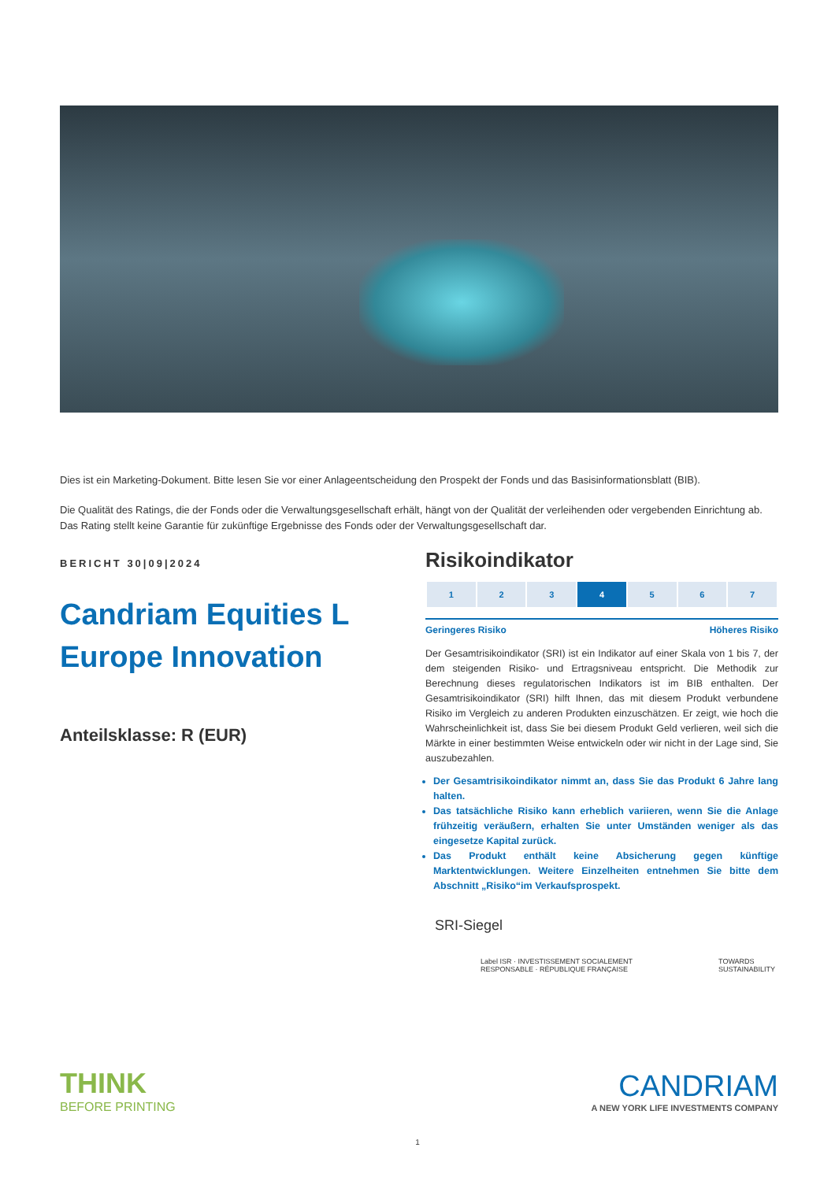Dies ist ein Marketing-Dokument. Bitte lesen Sie vor einer Anlageentscheidung den Prospekt der Fonds und das Basisinformationsblatt (BIB).
Die Qualität des Ratings, die der Fonds oder die Verwaltungsgesellschaft erhält, hängt von der Qualität der verleihenden oder vergebenden Einrichtung ab. Das Rating stellt keine Garantie für zukünftige Ergebnisse des Fonds oder der Verwaltungsgesellschaft dar.
BERICHT 30|09|2024
Candriam Equities L Europe Innovation
Anteilsklasse: R (EUR)
Risikoindikator
| 1 | 2 | 3 | 4 | 5 | 6 | 7 |
Geringeres Risiko Höheres Risiko
Der Gesamtrisikoindikator (SRI) ist ein Indikator auf einer Skala von 1 bis 7, der dem steigenden Risiko- und Ertragsniveau entspricht. Die Methodik zur Berechnung dieses regulatorischen Indikators ist im BIB enthalten. Der Gesamtrisikoindikator (SRI) hilft Ihnen, das mit diesem Produkt verbundene Risiko im Vergleich zu anderen Produkten einzuschätzen. Er zeigt, wie hoch die Wahrscheinlichkeit ist, dass Sie bei diesem Produkt Geld verlieren, weil sich die Märkte in einer bestimmten Weise entwickeln oder wir nicht in der Lage sind, Sie auszubezahlen.
Der Gesamtrisikoindikator nimmt an, dass Sie das Produkt 6 Jahre lang halten.
Das tatsächliche Risiko kann erheblich variieren, wenn Sie die Anlage frühzeitig veräußern, erhalten Sie unter Umständen weniger als das eingesetze Kapital zurück.
Das Produkt enthält keine Absicherung gegen künftige Marktentwicklungen. Weitere Einzelheiten entnehmen Sie bitte dem Abschnitt „Risiko“im Verkaufsprospekt.
SRI-Siegel
Label ISR · INVESTISSEMENT SOCIALEMENT RESPONSABLE · RÉPUBLIQUE FRANÇAISE TOWARDS SUSTAINABILITY
THINK
BEFORE PRINTING
CANDRIAM
A NEW YORK LIFE INVESTMENTS COMPANY
1